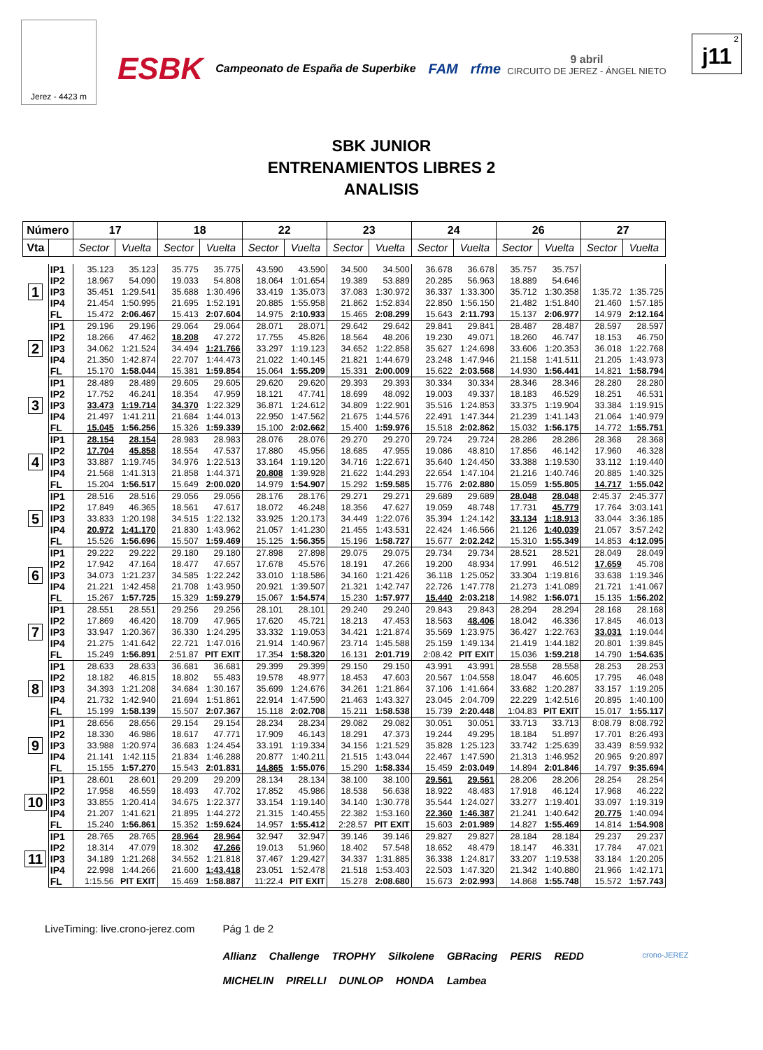Jerez - 4423 m
ESBK Campeonato de España de Superbike FAM rfme
9 abril
CIRCUITO DE JEREZ - ÁNGEL NIETO
2
j11
SBK JUNIOR
ENTRENAMIENTOS LIBRES 2
ANALISIS
| Número | | 17 | | 18 | | 22 | | 23 | | 24 | | 26 | | 27 | |
| --- | --- | --- | --- | --- | --- | --- | --- | --- | --- | --- | --- | --- | --- | --- | --- |
| Vta | | Sector | Vuelta | Sector | Vuelta | Sector | Vuelta | Sector | Vuelta | Sector | Vuelta | Sector | Vuelta | Sector | Vuelta |
| 1 | IP1 | 35.123 | 35.123 | 35.775 | 35.775 | 43.590 | 43.590 | 34.500 | 34.500 | 36.678 | 36.678 | 35.757 | 35.757 | | |
| | IP2 | 18.967 | 54.090 | 19.033 | 54.808 | 18.064 | 1:01.654 | 19.389 | 53.889 | 20.285 | 56.963 | 18.889 | 54.646 | | |
| | IP3 | 35.451 | 1:29.541 | 35.688 | 1:30.496 | 33.419 | 1:35.073 | 37.083 | 1:30.972 | 36.337 | 1:33.300 | 35.712 | 1:30.358 | 1:35.72 | 1:35.725 |
| | IP4 | 21.454 | 1:50.995 | 21.695 | 1:52.191 | 20.885 | 1:55.958 | 21.862 | 1:52.834 | 22.850 | 1:56.150 | 21.482 | 1:51.840 | 21.460 | 1:57.185 |
| | FL | 15.472 | 2:06.467 | 15.413 | 2:07.604 | 14.975 | 2:10.933 | 15.465 | 2:08.299 | 15.643 | 2:11.793 | 15.137 | 2:06.977 | 14.979 | 2:12.164 |
| 2 | IP1 | 29.196 | 29.196 | 29.064 | 29.064 | 28.071 | 28.071 | 29.642 | 29.642 | 29.841 | 29.841 | 28.487 | 28.487 | 28.597 | 28.597 |
| | IP2 | 18.266 | 47.462 | 18.208 | 47.272 | 17.755 | 45.826 | 18.564 | 48.206 | 19.230 | 49.071 | 18.260 | 46.747 | 18.153 | 46.750 |
| | IP3 | 34.062 | 1:21.524 | 34.494 | 1:21.766 | 33.297 | 1:19.123 | 34.652 | 1:22.858 | 35.627 | 1:24.698 | 33.606 | 1:20.353 | 36.018 | 1:22.768 |
| | IP4 | 21.350 | 1:42.874 | 22.707 | 1:44.473 | 21.022 | 1:40.145 | 21.821 | 1:44.679 | 23.248 | 1:47.946 | 21.158 | 1:41.511 | 21.205 | 1:43.973 |
| | FL | 15.170 | 1:58.044 | 15.381 | 1:59.854 | 15.064 | 1:55.209 | 15.331 | 2:00.009 | 15.622 | 2:03.568 | 14.930 | 1:56.441 | 14.821 | 1:58.794 |
| 3 | IP1 | 28.489 | 28.489 | 29.605 | 29.605 | 29.620 | 29.620 | 29.393 | 29.393 | 30.334 | 30.334 | 28.346 | 28.346 | 28.280 | 28.280 |
| | IP2 | 17.752 | 46.241 | 18.354 | 47.959 | 18.121 | 47.741 | 18.699 | 48.092 | 19.003 | 49.337 | 18.183 | 46.529 | 18.251 | 46.531 |
| | IP3 | 33.473 | 1:19.714 | 34.370 | 1:22.329 | 36.871 | 1:24.612 | 34.809 | 1:22.901 | 35.516 | 1:24.853 | 33.375 | 1:19.904 | 33.384 | 1:19.915 |
| | IP4 | 21.497 | 1:41.211 | 21.684 | 1:44.013 | 22.950 | 1:47.562 | 21.675 | 1:44.576 | 22.491 | 1:47.344 | 21.239 | 1:41.143 | 21.064 | 1:40.979 |
| | FL | 15.045 | 1:56.256 | 15.326 | 1:59.339 | 15.100 | 2:02.662 | 15.400 | 1:59.976 | 15.518 | 2:02.862 | 15.032 | 1:56.175 | 14.772 | 1:55.751 |
| 4 | IP1 | 28.154 | 28.154 | 28.983 | 28.983 | 28.076 | 28.076 | 29.270 | 29.270 | 29.724 | 29.724 | 28.286 | 28.286 | 28.368 | 28.368 |
| | IP2 | 17.704 | 45.858 | 18.554 | 47.537 | 17.880 | 45.956 | 18.685 | 47.955 | 19.086 | 48.810 | 17.856 | 46.142 | 17.960 | 46.328 |
| | IP3 | 33.887 | 1:19.745 | 34.976 | 1:22.513 | 33.164 | 1:19.120 | 34.716 | 1:22.671 | 35.640 | 1:24.450 | 33.388 | 1:19.530 | 33.112 | 1:19.440 |
| | IP4 | 21.568 | 1:41.313 | 21.858 | 1:44.371 | 20.808 | 1:39.928 | 21.622 | 1:44.293 | 22.654 | 1:47.104 | 21.216 | 1:40.746 | 20.885 | 1:40.325 |
| | FL | 15.204 | 1:56.517 | 15.649 | 2:00.020 | 14.979 | 1:54.907 | 15.292 | 1:59.585 | 15.776 | 2:02.880 | 15.059 | 1:55.805 | 14.717 | 1:55.042 |
| 5 | IP1 | 28.516 | 28.516 | 29.056 | 29.056 | 28.176 | 28.176 | 29.271 | 29.271 | 29.689 | 29.689 | 28.048 | 28.048 | 2:45.37 | 2:45.377 |
| | IP2 | 17.849 | 46.365 | 18.561 | 47.617 | 18.072 | 46.248 | 18.356 | 47.627 | 19.059 | 48.748 | 17.731 | 45.779 | 17.764 | 3:03.141 |
| | IP3 | 33.833 | 1:20.198 | 34.515 | 1:22.132 | 33.925 | 1:20.173 | 34.449 | 1:22.076 | 35.394 | 1:24.142 | 33.134 | 1:18.913 | 33.044 | 3:36.185 |
| | IP4 | 20.972 | 1:41.170 | 21.830 | 1:43.962 | 21.057 | 1:41.230 | 21.455 | 1:43.531 | 22.424 | 1:46.566 | 21.126 | 1:40.039 | 21.057 | 3:57.242 |
| | FL | 15.526 | 1:56.696 | 15.507 | 1:59.469 | 15.125 | 1:56.355 | 15.196 | 1:58.727 | 15.677 | 2:02.242 | 15.310 | 1:55.349 | 14.853 | 4:12.095 |
| 6 | IP1 | 29.222 | 29.222 | 29.180 | 29.180 | 27.898 | 27.898 | 29.075 | 29.075 | 29.734 | 29.734 | 28.521 | 28.521 | 28.049 | 28.049 |
| | IP2 | 17.942 | 47.164 | 18.477 | 47.657 | 17.678 | 45.576 | 18.191 | 47.266 | 19.200 | 48.934 | 17.991 | 46.512 | 17.659 | 45.708 |
| | IP3 | 34.073 | 1:21.237 | 34.585 | 1:22.242 | 33.010 | 1:18.586 | 34.160 | 1:21.426 | 36.118 | 1:25.052 | 33.304 | 1:19.816 | 33.638 | 1:19.346 |
| | IP4 | 21.221 | 1:42.458 | 21.708 | 1:43.950 | 20.921 | 1:39.507 | 21.321 | 1:42.747 | 22.726 | 1:47.778 | 21.273 | 1:41.089 | 21.721 | 1:41.067 |
| | FL | 15.267 | 1:57.725 | 15.329 | 1:59.279 | 15.067 | 1:54.574 | 15.230 | 1:57.977 | 15.440 | 2:03.218 | 14.982 | 1:56.071 | 15.135 | 1:56.202 |
| 7 | IP1 | 28.551 | 28.551 | 29.256 | 29.256 | 28.101 | 28.101 | 29.240 | 29.240 | 29.843 | 29.843 | 28.294 | 28.294 | 28.168 | 28.168 |
| | IP2 | 17.869 | 46.420 | 18.709 | 47.965 | 17.620 | 45.721 | 18.213 | 47.453 | 18.563 | 48.406 | 18.042 | 46.336 | 17.845 | 46.013 |
| | IP3 | 33.947 | 1:20.367 | 36.330 | 1:24.295 | 33.332 | 1:19.053 | 34.421 | 1:21.874 | 35.569 | 1:23.975 | 36.427 | 1:22.763 | 33.031 | 1:19.044 |
| | IP4 | 21.275 | 1:41.642 | 22.721 | 1:47.016 | 21.914 | 1:40.967 | 23.714 | 1:45.588 | 25.159 | 1:49.134 | 21.419 | 1:44.182 | 20.801 | 1:39.845 |
| | FL | 15.249 | 1:56.891 | 2:51.87 | PIT EXIT | 17.354 | 1:58.320 | 16.131 | 2:01.719 | 2:08.42 | PIT EXIT | 15.036 | 1:59.218 | 14.790 | 1:54.635 |
| 8 | IP1 | 28.633 | 28.633 | 36.681 | 36.681 | 29.399 | 29.399 | 29.150 | 29.150 | 43.991 | 43.991 | 28.558 | 28.558 | 28.253 | 28.253 |
| | IP2 | 18.182 | 46.815 | 18.802 | 55.483 | 19.578 | 48.977 | 18.453 | 47.603 | 20.567 | 1:04.558 | 18.047 | 46.605 | 17.795 | 46.048 |
| | IP3 | 34.393 | 1:21.208 | 34.684 | 1:30.167 | 35.699 | 1:24.676 | 34.261 | 1:21.864 | 37.106 | 1:41.664 | 33.682 | 1:20.287 | 33.157 | 1:19.205 |
| | IP4 | 21.732 | 1:42.940 | 21.694 | 1:51.861 | 22.914 | 1:47.590 | 21.463 | 1:43.327 | 23.045 | 2:04.709 | 22.229 | 1:42.516 | 20.895 | 1:40.100 |
| | FL | 15.199 | 1:58.139 | 15.507 | 2:07.367 | 15.118 | 2:02.708 | 15.211 | 1:58.538 | 15.739 | 2:20.448 | 1:04.83 | PIT EXIT | 15.017 | 1:55.117 |
| 9 | IP1 | 28.656 | 28.656 | 29.154 | 29.154 | 28.234 | 28.234 | 29.082 | 29.082 | 30.051 | 30.051 | 33.713 | 33.713 | 8:08.79 | 8:08.792 |
| | IP2 | 18.330 | 46.986 | 18.617 | 47.771 | 17.909 | 46.143 | 18.291 | 47.373 | 19.244 | 49.295 | 18.184 | 51.897 | 17.701 | 8:26.493 |
| | IP3 | 33.988 | 1:20.974 | 36.683 | 1:24.454 | 33.191 | 1:19.334 | 34.156 | 1:21.529 | 35.828 | 1:25.123 | 33.742 | 1:25.639 | 33.439 | 8:59.932 |
| | IP4 | 21.141 | 1:42.115 | 21.834 | 1:46.288 | 20.877 | 1:40.211 | 21.515 | 1:43.044 | 22.467 | 1:47.590 | 21.313 | 1:46.952 | 20.965 | 9:20.897 |
| | FL | 15.155 | 1:57.270 | 15.543 | 2:01.831 | 14.865 | 1:55.076 | 15.290 | 1:58.334 | 15.459 | 2:03.049 | 14.894 | 2:01.846 | 14.797 | 9:35.694 |
| 10 | IP1 | 28.601 | 28.601 | 29.209 | 29.209 | 28.134 | 28.134 | 38.100 | 38.100 | 29.561 | 29.561 | 28.206 | 28.206 | 28.254 | 28.254 |
| | IP2 | 17.958 | 46.559 | 18.493 | 47.702 | 17.852 | 45.986 | 18.538 | 56.638 | 18.922 | 48.483 | 17.918 | 46.124 | 17.968 | 46.222 |
| | IP3 | 33.855 | 1:20.414 | 34.675 | 1:22.377 | 33.154 | 1:19.140 | 34.140 | 1:30.778 | 35.544 | 1:24.027 | 33.277 | 1:19.401 | 33.097 | 1:19.319 |
| | IP4 | 21.207 | 1:41.621 | 21.895 | 1:44.272 | 21.315 | 1:40.455 | 22.382 | 1:53.160 | 22.360 | 1:46.387 | 21.241 | 1:40.642 | 20.775 | 1:40.094 |
| | FL | 15.240 | 1:56.861 | 15.352 | 1:59.624 | 14.957 | 1:55.412 | 2:28.57 | PIT EXIT | 15.603 | 2:01.989 | 14.827 | 1:55.469 | 14.814 | 1:54.908 |
| 11 | IP1 | 28.765 | 28.765 | 28.964 | 28.964 | 32.947 | 32.947 | 39.146 | 39.146 | 29.827 | 29.827 | 28.184 | 28.184 | 29.237 | 29.237 |
| | IP2 | 18.314 | 47.079 | 18.302 | 47.266 | 19.013 | 51.960 | 18.402 | 57.548 | 18.652 | 48.479 | 18.147 | 46.331 | 17.784 | 47.021 |
| | IP3 | 34.189 | 1:21.268 | 34.552 | 1:21.818 | 37.467 | 1:29.427 | 34.337 | 1:31.885 | 36.338 | 1:24.817 | 33.207 | 1:19.538 | 33.184 | 1:20.205 |
| | IP4 | 22.998 | 1:44.266 | 21.600 | 1:43.418 | 23.051 | 1:52.478 | 21.518 | 1:53.403 | 22.503 | 1:47.320 | 21.342 | 1:40.880 | 21.966 | 1:42.171 |
| | FL | 1:15.56 | PIT EXIT | 15.469 | 1:58.887 | 11:22.4 | PIT EXIT | 15.278 | 2:08.680 | 15.673 | 2:02.993 | 14.868 | 1:55.748 | 15.572 | 1:57.743 |
LiveTiming: live.crono-jerez.com
Pág 1 de 2
Allianz Challenge TROPHY Silkolene GBRacing PERIS REDD MICHELIN PIRELLI DUNLOP HONDA Lambea
crono-JEREZ